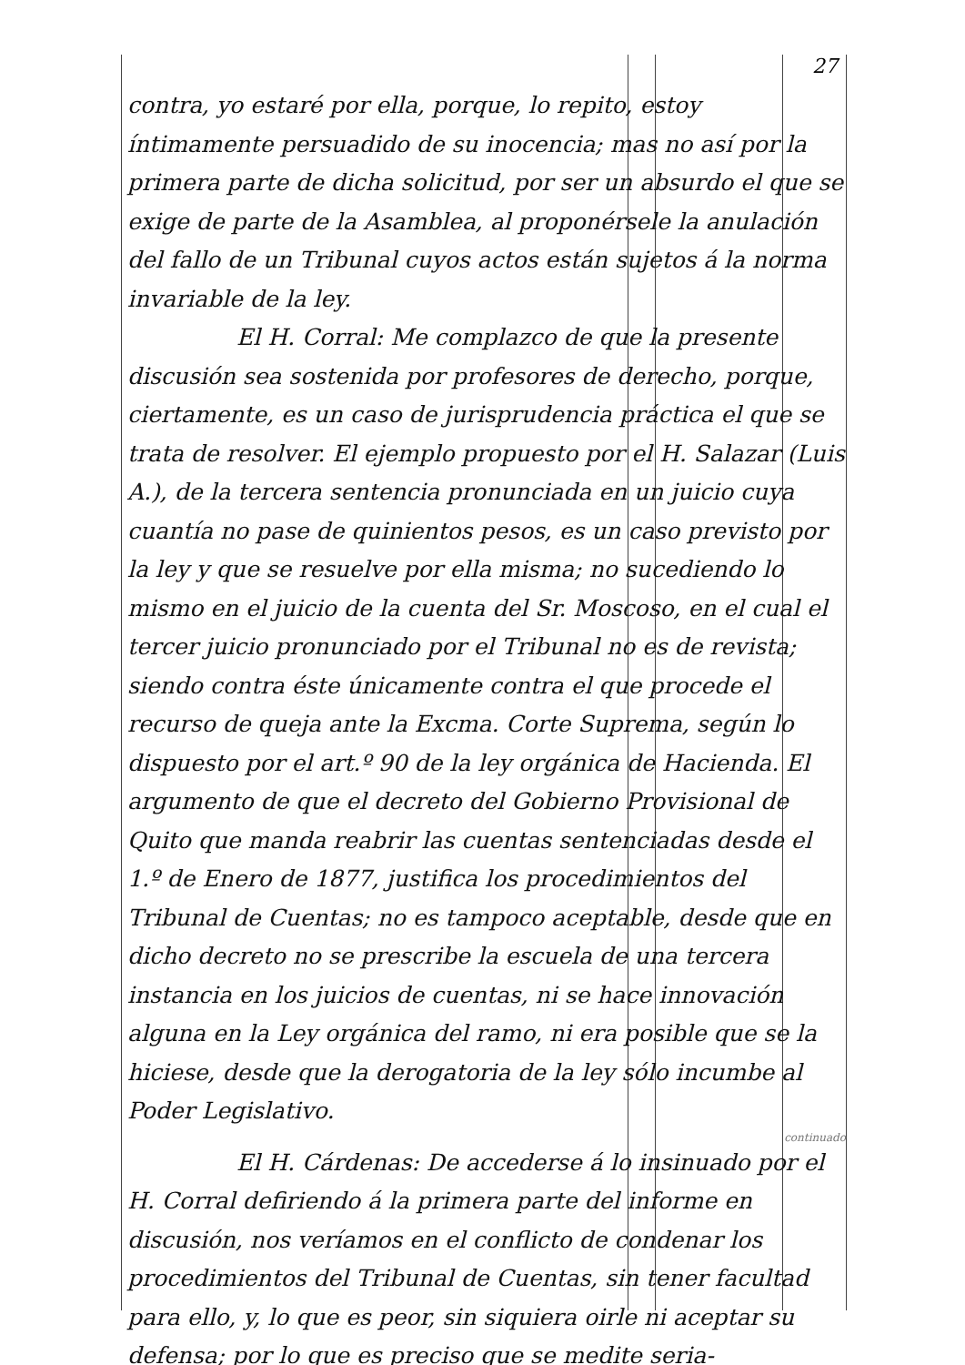27
contra, yo estaré por ella, porque, lo repito, estoy íntimamente persuadido de su inocencia; mas no así por la primera parte de dicha solicitud, por ser un absurdo el que se exige de parte de la Asamblea, al proponérsele la anulación del fallo de un Tribunal cuyos actos están sujetos á la norma invariable de la ley.
El H. Corral: Me complazco de que la presente discusión sea sostenida por profesores de derecho, porque, ciertamente, es un caso de jurisprudencia práctica el que se trata de resolver. El ejemplo propuesto por el H. Salazar (Luis A.), de la tercera sentencia pronunciada en un juicio cuya cuantía no pase de quinientos pesos, es un caso previsto por la ley y que se resuelve por ella misma; no sucediendo lo mismo en el juicio de la cuenta del Sr. Moscoso, en el cual el tercer juicio pronunciado por el Tribunal no es de revista; siendo contra éste únicamente contra el que procede el recurso de queja ante la Excma. Corte Suprema, según lo dispuesto por el art.º 90 de la ley orgánica de Hacienda. El argumento de que el decreto del Gobierno Provisional de Quito que manda reabrir las cuentas sentenciadas desde el 1.º de Enero de 1877, justifica los procedimientos del Tribunal de Cuentas; no es tampoco aceptable, desde que en dicho decreto no se prescribe la escuela de una tercera instancia en los juicios de cuentas, ni se hace innovación alguna en la Ley orgánica del ramo, ni era posible que se la hiciese, desde que la derogatoria de la ley sólo incumbe al Poder Legislativo.
continuado
El H. Cárdenas: De accederse á lo insinuado por el H. Corral defiriendo á la primera parte del informe en discusión, nos veríamos en el conflicto de condenar los procedimientos del Tribunal de Cuentas, sin tener facultad para ello, y, lo que es peor, sin siquiera oirle ni aceptar su defensa; por lo que es preciso que se medite seria-